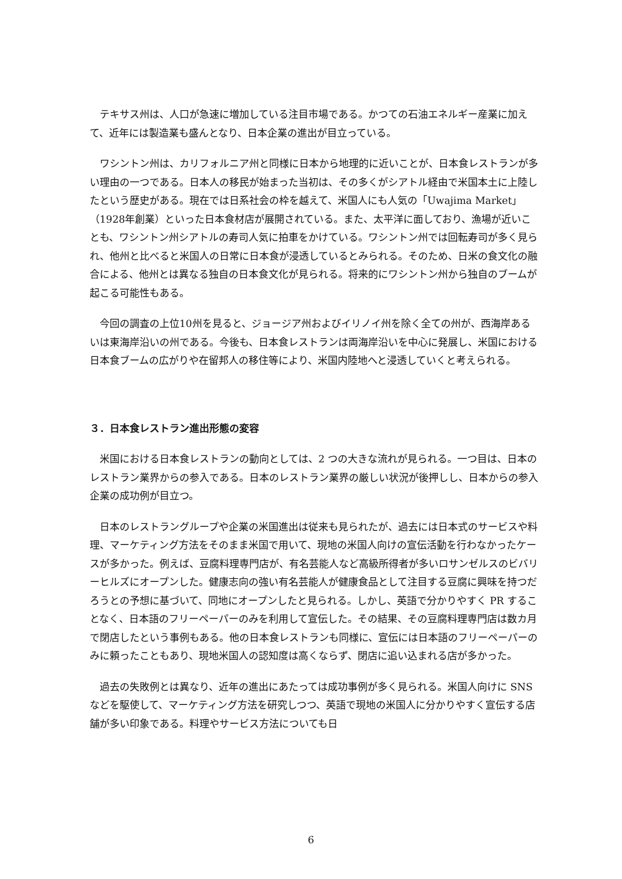テキサス州は、人口が急速に増加している注目市場である。かつての石油エネルギー産業に加えて、近年には製造業も盛んとなり、日本企業の進出が目立っている。
ワシントン州は、カリフォルニア州と同様に日本から地理的に近いことが、日本食レストランが多い理由の一つである。日本人の移民が始まった当初は、その多くがシアトル経由で米国本土に上陸したという歴史がある。現在では日系社会の枠を越えて、米国人にも人気の「Uwajima Market」（1928年創業）といった日本食材店が展開されている。また、太平洋に面しており、漁場が近いことも、ワシントン州シアトルの寿司人気に拍車をかけている。ワシントン州では回転寿司が多く見られ、他州と比べると米国人の日常に日本食が浸透しているとみられる。そのため、日米の食文化の融合による、他州とは異なる独自の日本食文化が見られる。将来的にワシントン州から独自のブームが起こる可能性もある。
今回の調査の上位10州を見ると、ジョージア州およびイリノイ州を除く全ての州が、西海岸あるいは東海岸沿いの州である。今後も、日本食レストランは両海岸沿いを中心に発展し、米国における日本食ブームの広がりや在留邦人の移住等により、米国内陸地へと浸透していくと考えられる。
３．日本食レストラン進出形態の変容
米国における日本食レストランの動向としては、2 つの大きな流れが見られる。一つ目は、日本のレストラン業界からの参入である。日本のレストラン業界の厳しい状況が後押しし、日本からの参入企業の成功例が目立つ。
日本のレストラングループや企業の米国進出は従来も見られたが、過去には日本式のサービスや料理、マーケティング方法をそのまま米国で用いて、現地の米国人向けの宣伝活動を行わなかったケースが多かった。例えば、豆腐料理専門店が、有名芸能人など高級所得者が多いロサンゼルスのビバリーヒルズにオープンした。健康志向の強い有名芸能人が健康食品として注目する豆腐に興味を持つだろうとの予想に基づいて、同地にオープンしたと見られる。しかし、英語で分かりやすく PR することなく、日本語のフリーペーパーのみを利用して宣伝した。その結果、その豆腐料理専門店は数カ月で閉店したという事例もある。他の日本食レストランも同様に、宣伝には日本語のフリーペーパーのみに頼ったこともあり、現地米国人の認知度は高くならず、閉店に追い込まれる店が多かった。
過去の失敗例とは異なり、近年の進出にあたっては成功事例が多く見られる。米国人向けに SNS などを駆使して、マーケティング方法を研究しつつ、英語で現地の米国人に分かりやすく宣伝する店舗が多い印象である。料理やサービス方法についても日
6